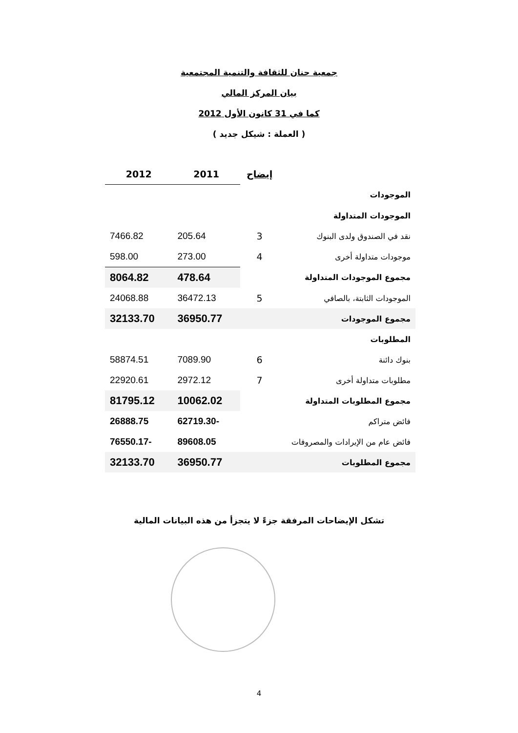جمعية حنان للثقافة والتنمية المجتمعية
بيان المركز المالي
كما في 31 كانون الأول 2012
( العملة : شيكل جديد )
| | إيضاح | 2011 | 2012 |
| --- | --- | --- | --- |
| الموجودات | | | |
| الموجودات المتداولة | | | |
| نقد في الصندوق ولدى البنوك | 3 | 205.64 | 7466.82 |
| موجودات متداولة أخرى | 4 | 273.00 | 598.00 |
| مجموع الموجودات المتداولة | | 478.64 | 8064.82 |
| الموجودات الثابتة، بالصافي | 5 | 36472.13 | 24068.88 |
| مجموع الموجودات | | 36950.77 | 32133.70 |
| المطلوبات | | | |
| بنوك دائنة | 6 | 7089.90 | 58874.51 |
| مطلوبات متداولة أخرى | 7 | 2972.12 | 22920.61 |
| مجموع المطلوبات المتداولة | | 10062.02 | 81795.12 |
| فائض متراكم | | -62719.30 | 26888.75 |
| فائض عام من الإيرادات والمصروفات | | 89608.05 | -76550.17 |
| مجموع المطلوبات | | 36950.77 | 32133.70 |
تشكل الإيضاحات المرفقة جزءً لا يتجزأ من هذه البيانات المالية
4